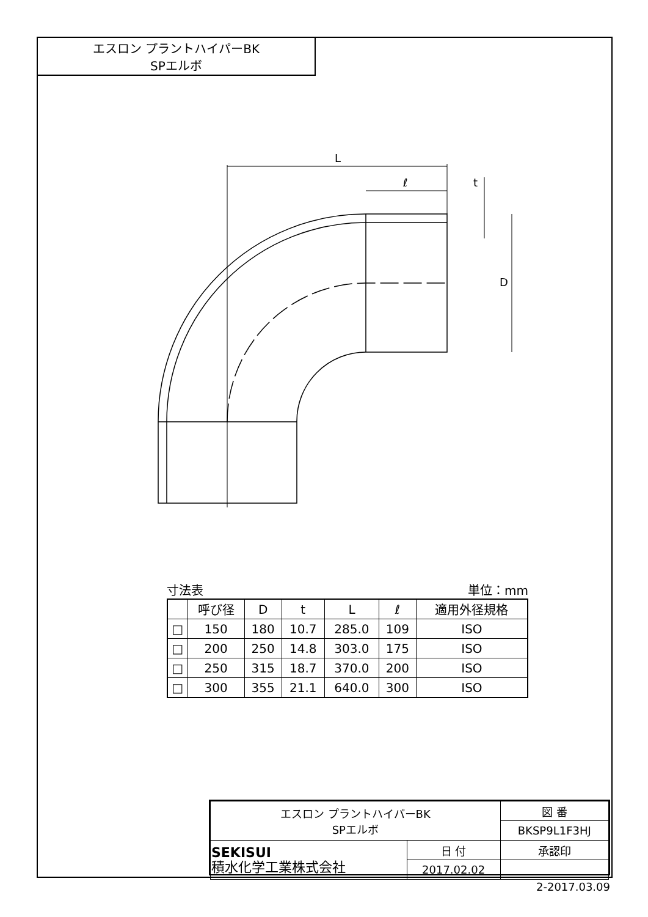エスロン プラントハイパーBK
SPエルボ
L
ℓ
D
t
寸法表 単位：mm
| | 呼び径 | D | t | L | ℓ | 適用外径規格 |
| --- | --- | --- | --- | --- | --- | --- |
| □ | 150 | 180 | 10.7 | 285.0 | 109 | ISO |
| □ | 200 | 250 | 14.8 | 303.0 | 175 | ISO |
| □ | 250 | 315 | 18.7 | 370.0 | 200 | ISO |
| □ | 300 | 355 | 21.1 | 640.0 | 300 | ISO |
| エスロン プラントハイパーBK SPエルボ | | 図 番 |
| | | BKSP9L1F3HJ |
| SEKISUI 積水化学工業株式会社 | 日 付 | 承認印 |
| | 2017.02.02 | |
2-2017.03.09